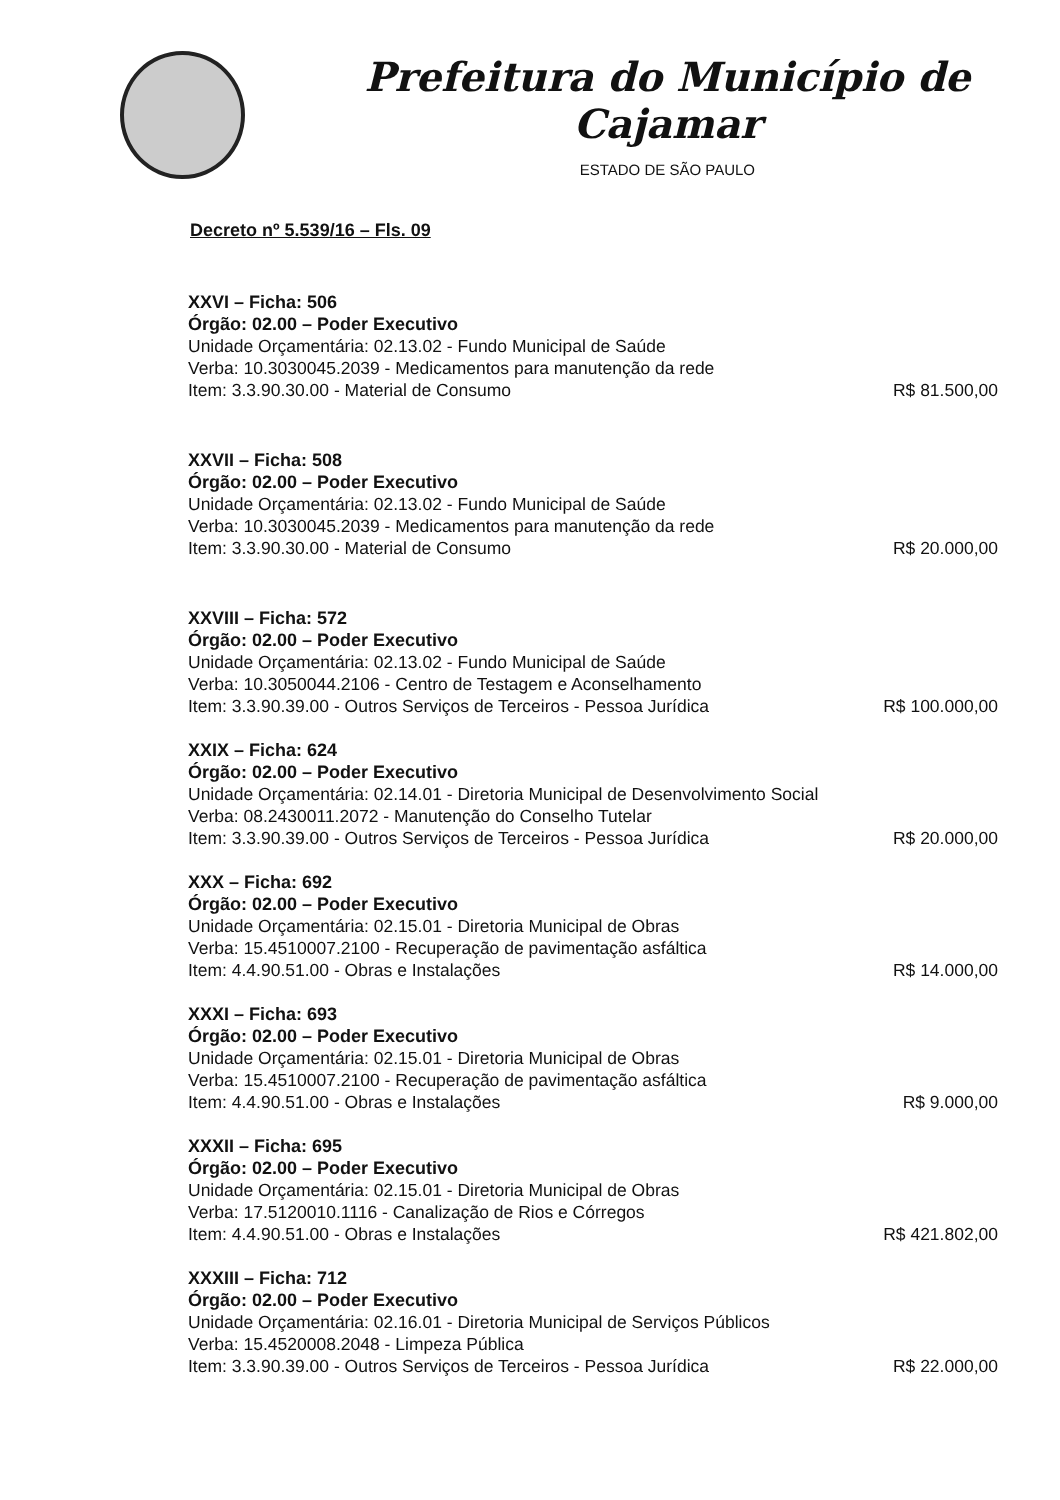Prefeitura do Município de Cajamar
ESTADO DE SÃO PAULO
Decreto nº 5.539/16 – Fls. 09
XXVI – Ficha: 506
Órgão: 02.00 – Poder Executivo
Unidade Orçamentária: 02.13.02 - Fundo Municipal de Saúde
Verba: 10.3030045.2039 - Medicamentos para manutenção da rede
Item: 3.3.90.30.00 - Material de Consumo
R$ 81.500,00
XXVII – Ficha: 508
Órgão: 02.00 – Poder Executivo
Unidade Orçamentária: 02.13.02 - Fundo Municipal de Saúde
Verba: 10.3030045.2039 - Medicamentos para manutenção da rede
Item: 3.3.90.30.00 - Material de Consumo
R$ 20.000,00
XXVIII – Ficha: 572
Órgão: 02.00 – Poder Executivo
Unidade Orçamentária: 02.13.02 - Fundo Municipal de Saúde
Verba: 10.3050044.2106 - Centro de Testagem e Aconselhamento
Item: 3.3.90.39.00 - Outros Serviços de Terceiros - Pessoa Jurídica
R$ 100.000,00
XXIX – Ficha: 624
Órgão: 02.00 – Poder Executivo
Unidade Orçamentária: 02.14.01 - Diretoria Municipal de Desenvolvimento Social
Verba: 08.2430011.2072 - Manutenção do Conselho Tutelar
Item: 3.3.90.39.00 - Outros Serviços de Terceiros - Pessoa Jurídica
R$ 20.000,00
XXX – Ficha: 692
Órgão: 02.00 – Poder Executivo
Unidade Orçamentária: 02.15.01 - Diretoria Municipal de Obras
Verba: 15.4510007.2100 - Recuperação de pavimentação asfáltica
Item: 4.4.90.51.00 - Obras e Instalações
R$ 14.000,00
XXXI – Ficha: 693
Órgão: 02.00 – Poder Executivo
Unidade Orçamentária: 02.15.01 - Diretoria Municipal de Obras
Verba: 15.4510007.2100 - Recuperação de pavimentação asfáltica
Item: 4.4.90.51.00 - Obras e Instalações
R$ 9.000,00
XXXII – Ficha: 695
Órgão: 02.00 – Poder Executivo
Unidade Orçamentária: 02.15.01 - Diretoria Municipal de Obras
Verba: 17.5120010.1116 - Canalização de Rios e Córregos
Item: 4.4.90.51.00 - Obras e Instalações
R$ 421.802,00
XXXIII – Ficha: 712
Órgão: 02.00 – Poder Executivo
Unidade Orçamentária: 02.16.01 - Diretoria Municipal de Serviços Públicos
Verba: 15.4520008.2048 - Limpeza Pública
Item: 3.3.90.39.00 - Outros Serviços de Terceiros - Pessoa Jurídica
R$ 22.000,00